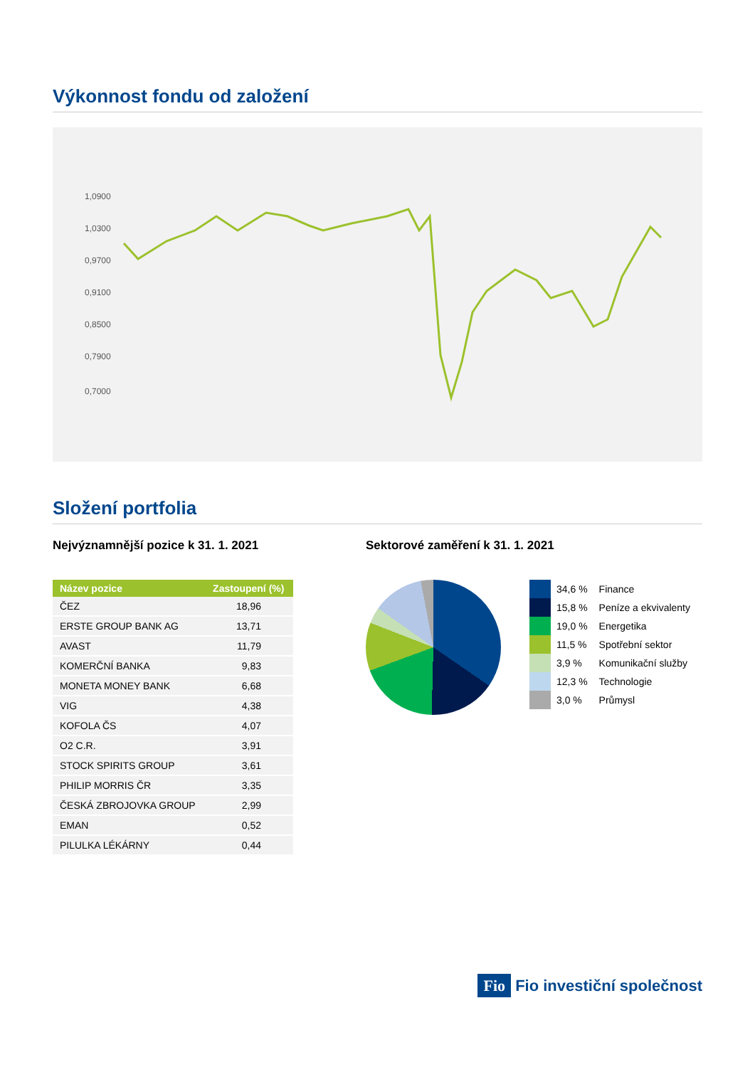Výkonnost fondu od založení
1,0900
1,0300
0,9700
0,9100
0,8500
0,7900
0,7000
Složení portfolia
Nejvýznamnější pozice k 31. 1. 2021
| Název pozice | Zastoupení (%) |
| --- | --- |
| ČEZ | 18,96 |
| ERSTE GROUP BANK AG | 13,71 |
| AVAST | 11,79 |
| KOMERČNÍ BANKA | 9,83 |
| MONETA MONEY BANK | 6,68 |
| VIG | 4,38 |
| KOFOLA ČS | 4,07 |
| O2 C.R. | 3,91 |
| STOCK SPIRITS GROUP | 3,61 |
| PHILIP MORRIS ČR | 3,35 |
| ČESKÁ ZBROJOVKA GROUP | 2,99 |
| EMAN | 0,52 |
| PILULKA LÉKÁRNY | 0,44 |
Sektorové zaměření k 31. 1. 2021
| | 34,6 % | Finance |
| | 15,8 % | Peníze a ekvivalenty |
| | 19,0 % | Energetika |
| | 11,5 % | Spotřební sektor |
| | 3,9 % | Komunikační služby |
| | 12,3 % | Technologie |
| | 3,0 % | Průmysl |
Fio Fio investiční společnost